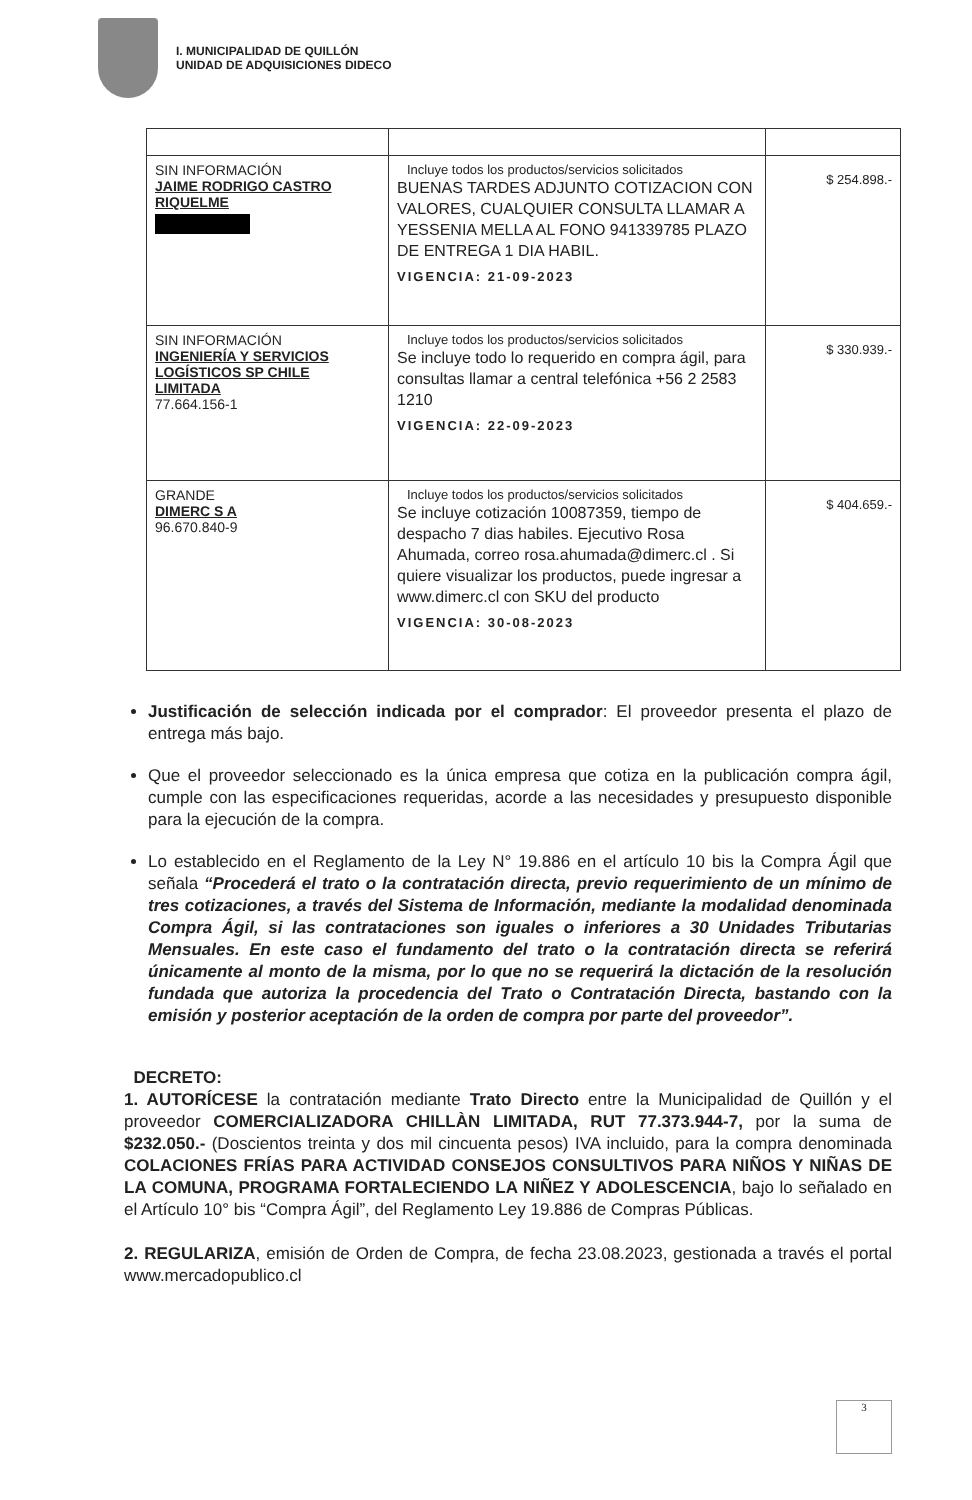I. MUNICIPALIDAD DE QUILLÓN
UNIDAD DE ADQUISICIONES DIDECO
| SIN INFORMACIÓN JAIME RODRIGO CASTRO RIQUELME | Incluye todos los productos/servicios solicitados BUENAS TARDES ADJUNTO COTIZACION CON VALORES, CUALQUIER CONSULTA LLAMAR A YESSENIA MELLA AL FONO 941339785 PLAZO DE ENTREGA 1 DIA HABIL. VIGENCIA: 21-09-2023 | $ 254.898.- |
| SIN INFORMACIÓN INGENIERÍA Y SERVICIOS LOGÍSTICOS SP CHILE LIMITADA 77.664.156-1 | Incluye todos los productos/servicios solicitados Se incluye todo lo requerido en compra ágil, para consultas llamar a central telefónica +56 2 2583 1210 VIGENCIA: 22-09-2023 | $ 330.939.- |
| GRANDE DIMERC S A 96.670.840-9 | Incluye todos los productos/servicios solicitados Se incluye cotización 10087359, tiempo de despacho 7 dias habiles. Ejecutivo Rosa Ahumada, correo rosa.ahumada@dimerc.cl . Si quiere visualizar los productos, puede ingresar a www.dimerc.cl con SKU del producto VIGENCIA: 30-08-2023 | $ 404.659.- |
Justificación de selección indicada por el comprador: El proveedor presenta el plazo de entrega más bajo.
Que el proveedor seleccionado es la única empresa que cotiza en la publicación compra ágil, cumple con las especificaciones requeridas, acorde a las necesidades y presupuesto disponible para la ejecución de la compra.
Lo establecido en el Reglamento de la Ley N° 19.886 en el artículo 10 bis la Compra Ágil que señala “Procederá el trato o la contratación directa, previo requerimiento de un mínimo de tres cotizaciones, a través del Sistema de Información, mediante la modalidad denominada Compra Ágil, si las contrataciones son iguales o inferiores a 30 Unidades Tributarias Mensuales. En este caso el fundamento del trato o la contratación directa se referirá únicamente al monto de la misma, por lo que no se requerirá la dictación de la resolución fundada que autoriza la procedencia del Trato o Contratación Directa, bastando con la emisión y posterior aceptación de la orden de compra por parte del proveedor”.
DECRETO:
1. AUTORÍCESE la contratación mediante Trato Directo entre la Municipalidad de Quillón y el proveedor COMERCIALIZADORA CHILLÀN LIMITADA, RUT 77.373.944-7, por la suma de $232.050.- (Doscientos treinta y dos mil cincuenta pesos) IVA incluido, para la compra denominada COLACIONES FRÍAS PARA ACTIVIDAD CONSEJOS CONSULTIVOS PARA NIÑOS Y NIÑAS DE LA COMUNA, PROGRAMA FORTALECIENDO LA NIÑEZ Y ADOLESCENCIA, bajo lo señalado en el Artículo 10° bis “Compra Ágil”, del Reglamento Ley 19.886 de Compras Públicas.
2. REGULARIZA, emisión de Orden de Compra, de fecha 23.08.2023, gestionada a través el portal www.mercadopublico.cl
3